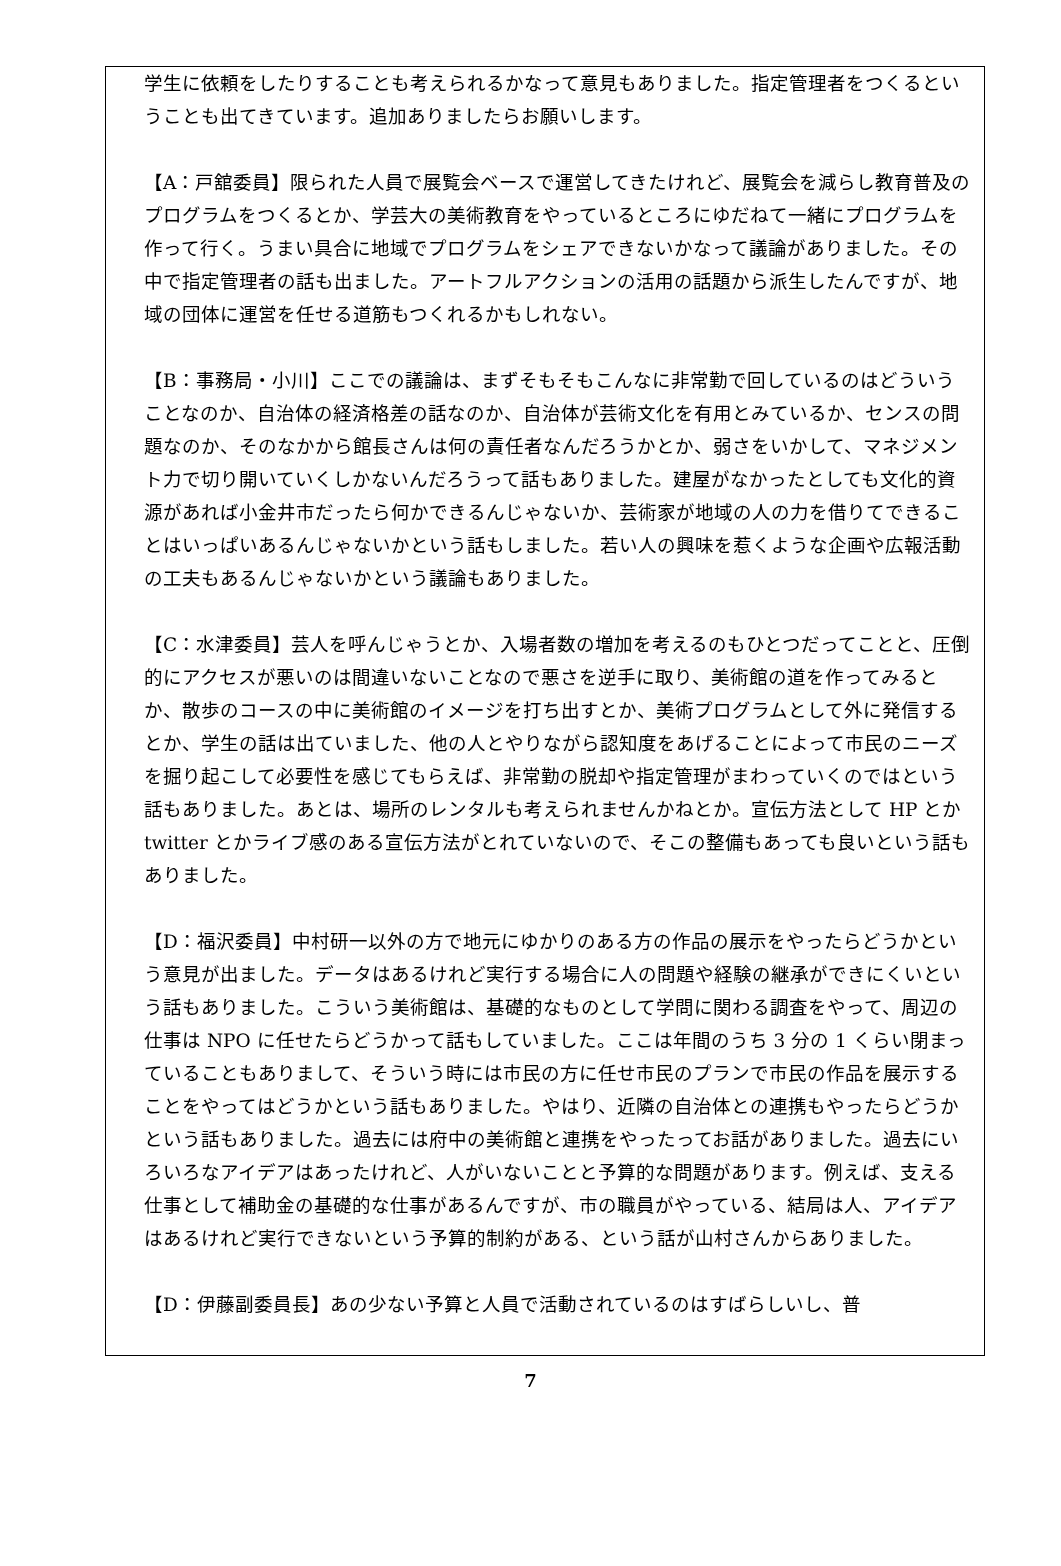学生に依頼をしたりすることも考えられるかなって意見もありました。指定管理者をつくるということも出てきています。追加ありましたらお願いします。
【A：戸舘委員】限られた人員で展覧会ベースで運営してきたけれど、展覧会を減らし教育普及のプログラムをつくるとか、学芸大の美術教育をやっているところにゆだねて一緒にプログラムを作って行く。うまい具合に地域でプログラムをシェアできないかなって議論がありました。その中で指定管理者の話も出ました。アートフルアクションの活用の話題から派生したんですが、地域の団体に運営を任せる道筋もつくれるかもしれない。
【B：事務局・小川】ここでの議論は、まずそもそもこんなに非常勤で回しているのはどういうことなのか、自治体の経済格差の話なのか、自治体が芸術文化を有用とみているか、センスの問題なのか、そのなかから館長さんは何の責任者なんだろうかとか、弱さをいかして、マネジメント力で切り開いていくしかないんだろうって話もありました。建屋がなかったとしても文化的資源があれば小金井市だったら何かできるんじゃないか、芸術家が地域の人の力を借りてできることはいっぱいあるんじゃないかという話もしました。若い人の興味を惹くような企画や広報活動の工夫もあるんじゃないかという議論もありました。
【C：水津委員】芸人を呼んじゃうとか、入場者数の増加を考えるのもひとつだってことと、圧倒的にアクセスが悪いのは間違いないことなので悪さを逆手に取り、美術館の道を作ってみるとか、散歩のコースの中に美術館のイメージを打ち出すとか、美術プログラムとして外に発信するとか、学生の話は出ていました、他の人とやりながら認知度をあげることによって市民のニーズを掘り起こして必要性を感じてもらえば、非常勤の脱却や指定管理がまわっていくのではという話もありました。あとは、場所のレンタルも考えられませんかねとか。宣伝方法として HP とか twitter とかライブ感のある宣伝方法がとれていないので、そこの整備もあっても良いという話もありました。
【D：福沢委員】中村研一以外の方で地元にゆかりのある方の作品の展示をやったらどうかという意見が出ました。データはあるけれど実行する場合に人の問題や経験の継承ができにくいという話もありました。こういう美術館は、基礎的なものとして学問に関わる調査をやって、周辺の仕事は NPO に任せたらどうかって話もしていました。ここは年間のうち 3 分の 1 くらい閉まっていることもありまして、そういう時には市民の方に任せ市民のプランで市民の作品を展示することをやってはどうかという話もありました。やはり、近隣の自治体との連携もやったらどうかという話もありました。過去には府中の美術館と連携をやったってお話がありました。過去にいろいろなアイデアはあったけれど、人がいないことと予算的な問題があります。例えば、支える仕事として補助金の基礎的な仕事があるんですが、市の職員がやっている、結局は人、アイデアはあるけれど実行できないという予算的制約がある、という話が山村さんからありました。
【D：伊藤副委員長】あの少ない予算と人員で活動されているのはすばらしいし、普
7